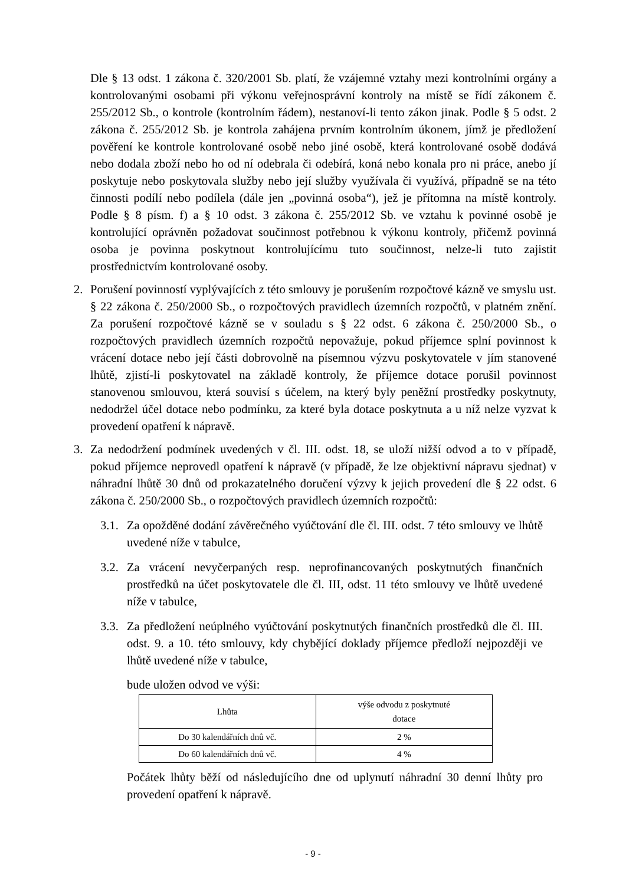Dle § 13 odst. 1 zákona č. 320/2001 Sb. platí, že vzájemné vztahy mezi kontrolními orgány a kontrolovanými osobami při výkonu veřejnosprávní kontroly na místě se řídí zákonem č. 255/2012 Sb., o kontrole (kontrolním řádem), nestanoví-li tento zákon jinak. Podle § 5 odst. 2 zákona č. 255/2012 Sb. je kontrola zahájena prvním kontrolním úkonem, jímž je předložení pověření ke kontrole kontrolované osobě nebo jiné osobě, která kontrolované osobě dodává nebo dodala zboží nebo ho od ní odebrala či odebírá, koná nebo konala pro ni práce, anebo jí poskytuje nebo poskytovala služby nebo její služby využívala či využívá, případně se na této činnosti podílí nebo podílela (dále jen „povinná osoba“), jež je přítomna na místě kontroly. Podle § 8 písm. f) a § 10 odst. 3 zákona č. 255/2012 Sb. ve vztahu k povinné osobě je kontrolující oprávněn požadovat součinnost potřebnou k výkonu kontroly, přičemž povinná osoba je povinna poskytnout kontrolujícímu tuto součinnost, nelze-li tuto zajistit prostřednictvím kontrolované osoby.
2. Porušení povinností vyplývajících z této smlouvy je porušením rozpočtové kázně ve smyslu ust. § 22 zákona č. 250/2000 Sb., o rozpočtových pravidlech územních rozpočtů, v platném znění. Za porušení rozpočtové kázně se v souladu s § 22 odst. 6 zákona č. 250/2000 Sb., o rozpočtových pravidlech územních rozpočtů nepovažuje, pokud příjemce splní povinnost k vrácení dotace nebo její části dobrovolně na písemnou výzvu poskytovatele v jím stanovené lhůtě, zjistí-li poskytovatel na základě kontroly, že příjemce dotace porušil povinnost stanovenou smlouvou, která souvisí s účelem, na který byly peněžní prostředky poskytnuty, nedodržel účel dotace nebo podmínku, za které byla dotace poskytnuta a u níž nelze vyzvat k provedení opatření k nápravě.
3. Za nedodržení podmínek uvedených v čl. III. odst. 18, se uloží nižší odvod a to v případě, pokud příjemce neprovedl opatření k nápravě (v případě, že lze objektivní nápravu sjednat) v náhradní lhůtě 30 dnů od prokazatelného doručení výzvy k jejich provedení dle § 22 odst. 6 zákona č. 250/2000 Sb., o rozpočtových pravidlech územních rozpočtů:
3.1.
Za opožděné dodání závěrečného vyúčtování dle čl. III. odst. 7 této smlouvy ve lhůtě uvedené níže v tabulce,
3.2.
Za vrácení nevyčerpaných resp. neprofinancovaných poskytnutých finančních prostředků na účet poskytovatele dle čl. III, odst. 11 této smlouvy ve lhůtě uvedené níže v tabulce,
3.3.
Za předložení neúplného vyúčtování poskytnutých finančních prostředků dle čl. III. odst. 9. a 10. této smlouvy, kdy chybějící doklady příjemce předloží nejpozději ve lhůtě uvedené níže v tabulce,
bude uložen odvod ve výši:
| Lhůta | výše odvodu z poskytnuté dotace |
| --- | --- |
| Do 30 kalendářních dnů vč. | 2 % |
| Do 60 kalendářních dnů vč. | 4 % |
Počátek lhůty běží od následujícího dne od uplynutí náhradní 30 denní lhůty pro provedení opatření k nápravě.
- 9 -